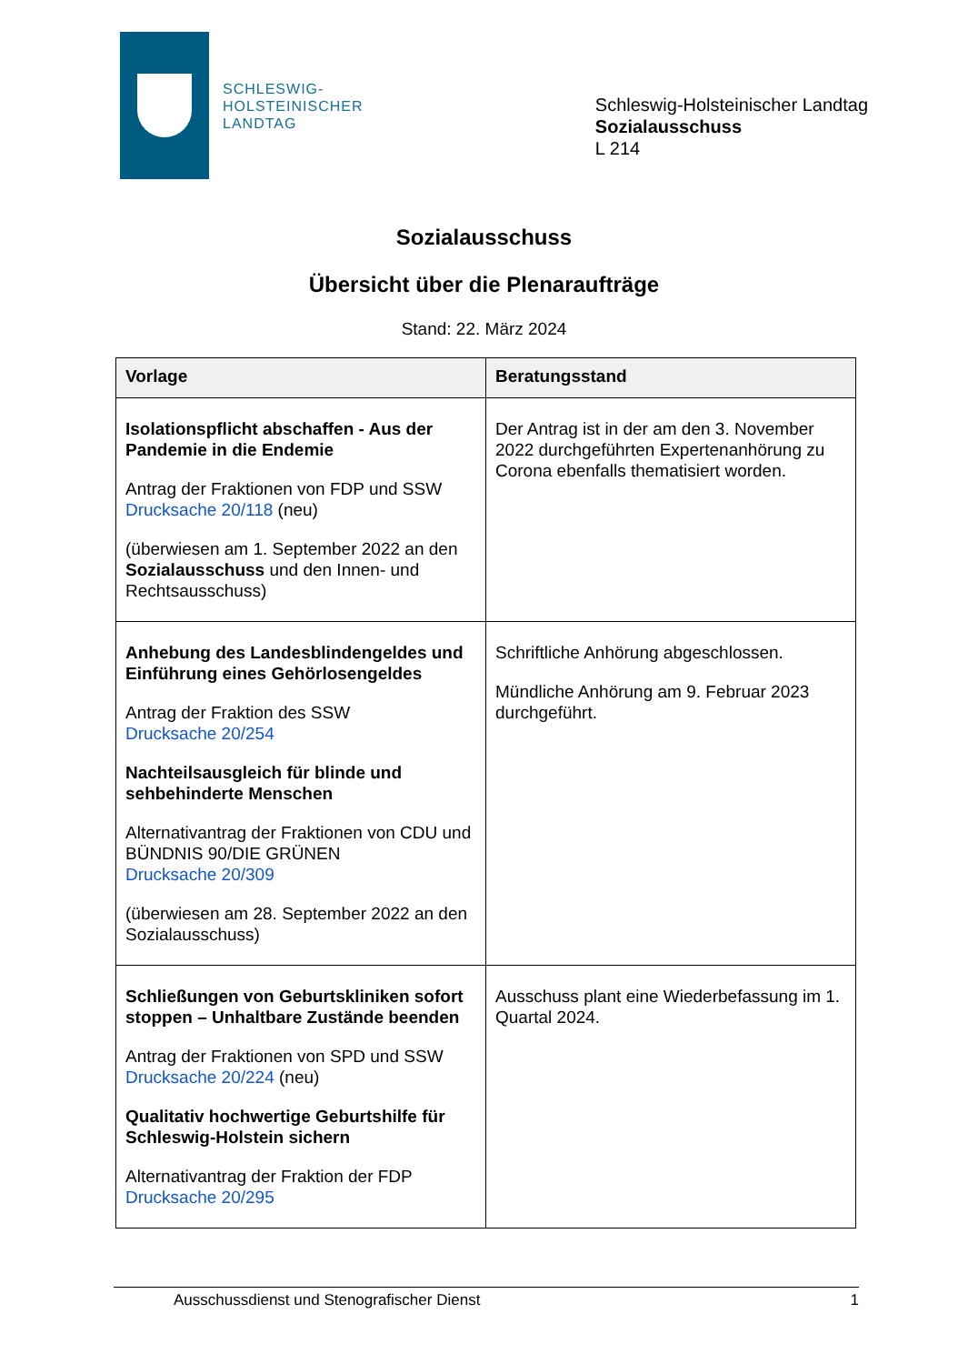SCHLESWIG-
HOLSTEINISCHER
LANDTAG
Schleswig-Holsteinischer Landtag
Sozialausschuss
L 214
Sozialausschuss
Übersicht über die Plenaraufträge
Stand: 22. März 2024
| Vorlage | Beratungsstand |
| --- | --- |
| Isolationspflicht abschaffen - Aus der Pandemie in die Endemie Antrag der Fraktionen von FDP und SSW Drucksache 20/118 (neu) (überwiesen am 1. September 2022 an den Sozialausschuss und den Innen- und Rechtsausschuss) | Der Antrag ist in der am den 3. November 2022 durchgeführten Expertenanhörung zu Corona ebenfalls thematisiert worden. |
| Anhebung des Landesblindengeldes und Einführung eines Gehörlosengeldes Antrag der Fraktion des SSW Drucksache 20/254 Nachteilsausgleich für blinde und sehbehinderte Menschen Alternativantrag der Fraktionen von CDU und BÜNDNIS 90/DIE GRÜNEN Drucksache 20/309 (überwiesen am 28. September 2022 an den Sozialausschuss) | Schriftliche Anhörung abgeschlossen. Mündliche Anhörung am 9. Februar 2023 durchgeführt. |
| Schließungen von Geburtskliniken sofort stoppen – Unhaltbare Zustände beenden Antrag der Fraktionen von SPD und SSW Drucksache 20/224 (neu) Qualitativ hochwertige Geburtshilfe für Schleswig-Holstein sichern Alternativantrag der Fraktion der FDP Drucksache 20/295 | Ausschuss plant eine Wiederbefassung im 1. Quartal 2024. |
Ausschussdienst und Stenografischer Dienst 1